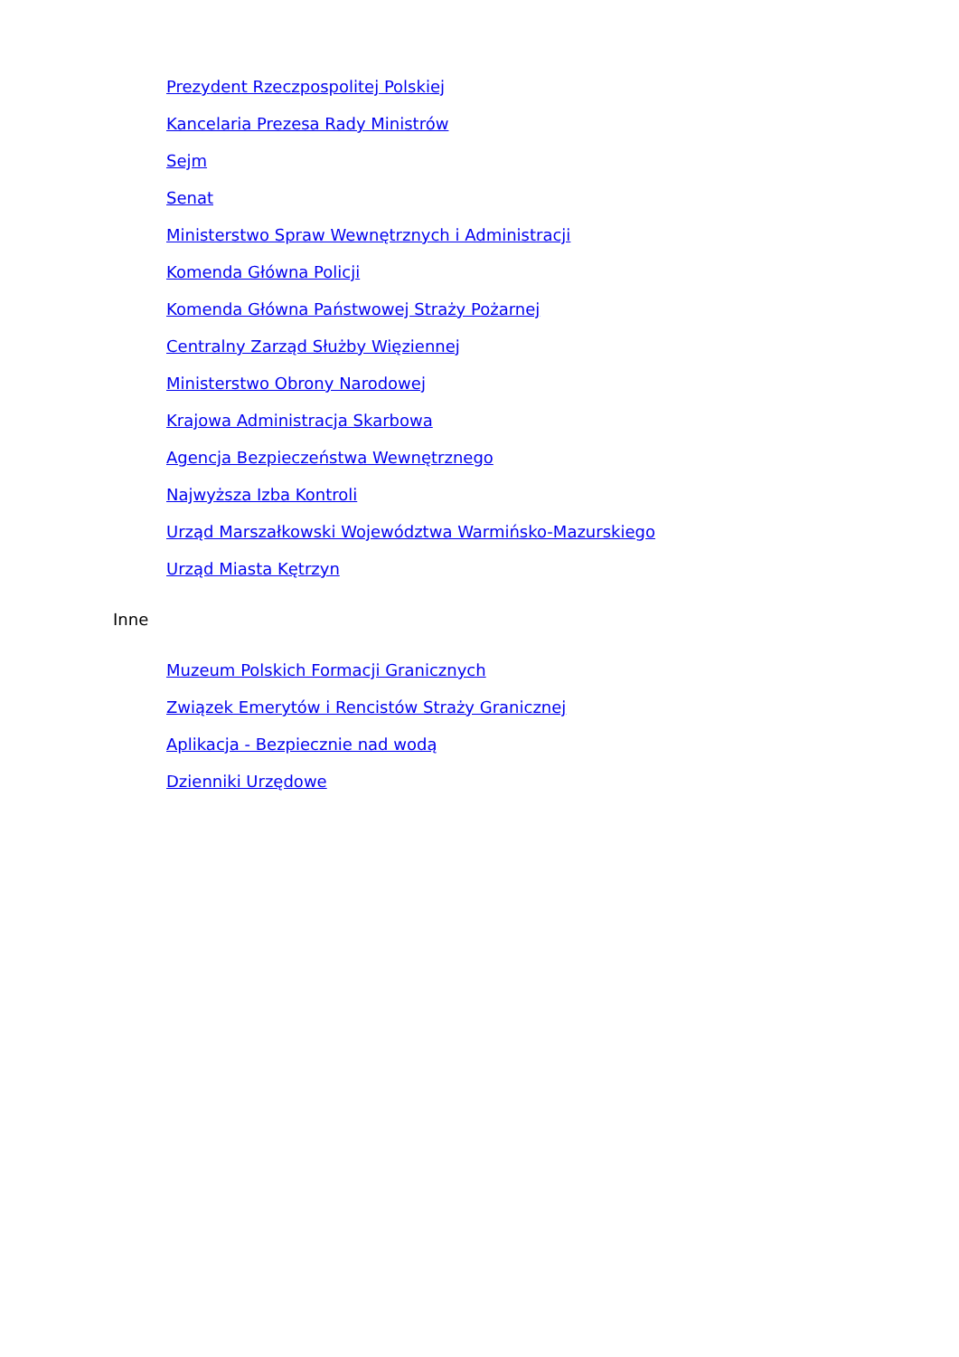Prezydent Rzeczpospolitej Polskiej
Kancelaria Prezesa Rady Ministrów
Sejm
Senat
Ministerstwo Spraw Wewnętrznych i Administracji
Komenda Główna Policji
Komenda Główna Państwowej Straży Pożarnej
Centralny Zarząd Służby Więziennej
Ministerstwo Obrony Narodowej
Krajowa Administracja Skarbowa
Agencja Bezpieczeństwa Wewnętrznego
Najwyższa Izba Kontroli
Urząd Marszałkowski Województwa Warmińsko-Mazurskiego
Urząd Miasta Kętrzyn
Inne
Muzeum Polskich Formacji Granicznych
Związek Emerytów i Rencistów Straży Granicznej
Aplikacja - Bezpiecznie nad wodą
Dzienniki Urzędowe